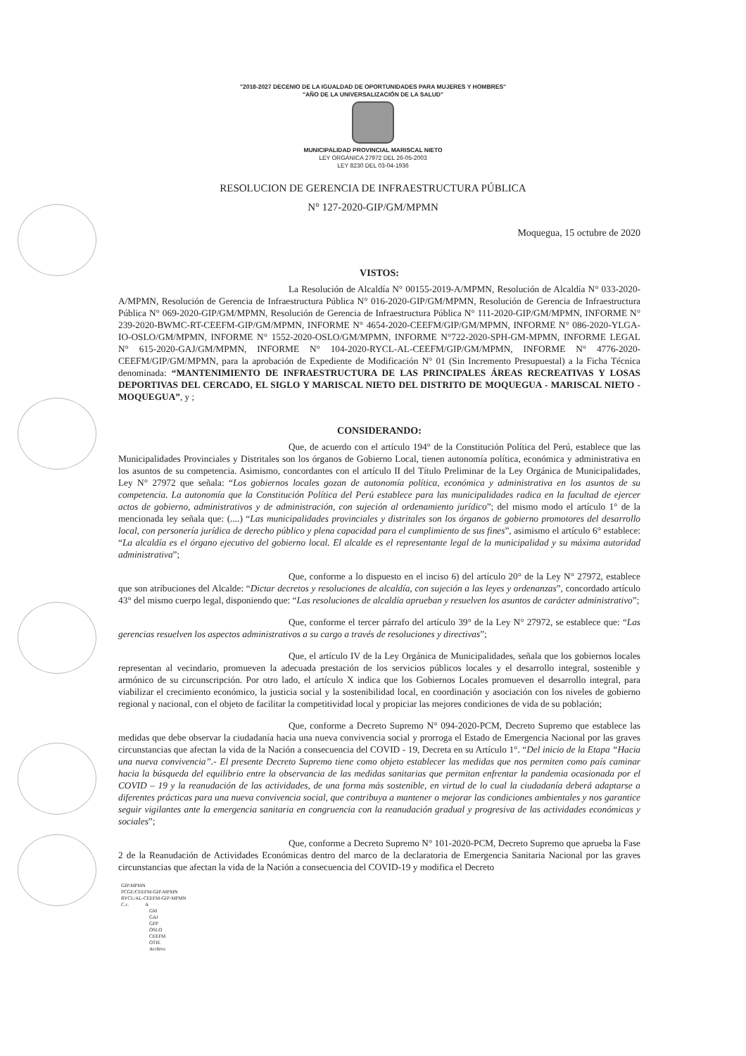"2018-2027 DECENIO DE LA IGUALDAD DE OPORTUNIDADES PARA MUJERES Y HOMBRES"
"AÑO DE LA UNIVERSALIZACIÓN DE LA SALUD"
MUNICIPALIDAD PROVINCIAL MARISCAL NIETO
LEY ORGÁNICA 27972 DEL 26-05-2003
LEY 8230 DEL 03-04-1936
RESOLUCION DE GERENCIA DE INFRAESTRUCTURA PÚBLICA
N° 127-2020-GIP/GM/MPMN
Moquegua, 15 octubre de 2020
VISTOS:
La Resolución de Alcaldía N° 00155-2019-A/MPMN, Resolución de Alcaldía N° 033-2020-A/MPMN, Resolución de Gerencia de Infraestructura Pública N° 016-2020-GIP/GM/MPMN, Resolución de Gerencia de Infraestructura Pública N° 069-2020-GIP/GM/MPMN, Resolución de Gerencia de Infraestructura Pública N° 111-2020-GIP/GM/MPMN, INFORME N° 239-2020-BWMC-RT-CEEFM-GIP/GM/MPMN, INFORME N° 4654-2020-CEEFM/GIP/GM/MPMN, INFORME N° 086-2020-YLGA-IO-OSLO/GM/MPMN, INFORME N° 1552-2020-OSLO/GM/MPMN, INFORME N°722-2020-SPH-GM-MPMN, INFORME LEGAL N° 615-2020-GAJ/GM/MPMN, INFORME N° 104-2020-RYCL-AL-CEEFM/GIP/GM/MPMN, INFORME N° 4776-2020-CEEFM/GIP/GM/MPMN, para la aprobación de Expediente de Modificación N° 01 (Sin Incremento Presupuestal) a la Ficha Técnica denominada: “MANTENIMIENTO DE INFRAESTRUCTURA DE LAS PRINCIPALES ÁREAS RECREATIVAS Y LOSAS DEPORTIVAS DEL CERCADO, EL SIGLO Y MARISCAL NIETO DEL DISTRITO DE MOQUEGUA - MARISCAL NIETO - MOQUEGUA”, y ;
CONSIDERANDO:
Que, de acuerdo con el artículo 194° de la Constitución Política del Perú, establece que las Municipalidades Provinciales y Distritales son los órganos de Gobierno Local, tienen autonomía política, económica y administrativa en los asuntos de su competencia. Asimismo, concordantes con el artículo II del Título Preliminar de la Ley Orgánica de Municipalidades, Ley N° 27972 que señala: “Los gobiernos locales gozan de autonomía política, económica y administrativa en los asuntos de su competencia. La autonomía que la Constitución Política del Perú establece para las municipalidades radica en la facultad de ejercer actos de gobierno, administrativos y de administración, con sujeción al ordenamiento jurídico”; del mismo modo el artículo 1° de la mencionada ley señala que: (....) “Las municipalidades provinciales y distritales son los órganos de gobierno promotores del desarrollo local, con personería jurídica de derecho público y plena capacidad para el cumplimiento de sus fines”, asimismo el artículo 6° establece: “La alcaldía es el órgano ejecutivo del gobierno local. El alcalde es el representante legal de la municipalidad y su máxima autoridad administrativa”;
Que, conforme a lo dispuesto en el inciso 6) del artículo 20° de la Ley N° 27972, establece que son atribuciones del Alcalde: “Dictar decretos y resoluciones de alcaldía, con sujeción a las leyes y ordenanzas”, concordado artículo 43° del mismo cuerpo legal, disponiendo que: “Las resoluciones de alcaldía aprueban y resuelven los asuntos de carácter administrativo”;
Que, conforme el tercer párrafo del artículo 39° de la Ley N° 27972, se establece que: “Las gerencias resuelven los aspectos administrativos a su cargo a través de resoluciones y directivas”;
Que, el artículo IV de la Ley Orgánica de Municipalidades, señala que los gobiernos locales representan al vecindario, promueven la adecuada prestación de los servicios públicos locales y el desarrollo integral, sostenible y armónico de su circunscripción. Por otro lado, el artículo X indica que los Gobiernos Locales promueven el desarrollo integral, para viabilizar el crecimiento económico, la justicia social y la sostenibilidad local, en coordinación y asociación con los niveles de gobierno regional y nacional, con el objeto de facilitar la competitividad local y propiciar las mejores condiciones de vida de su población;
Que, conforme a Decreto Supremo N° 094-2020-PCM, Decreto Supremo que establece las medidas que debe observar la ciudadanía hacia una nueva convivencia social y prorroga el Estado de Emergencia Nacional por las graves circunstancias que afectan la vida de la Nación a consecuencia del COVID - 19, Decreta en su Artículo 1°. “Del inicio de la Etapa “Hacia una nueva convivencia”.- El presente Decreto Supremo tiene como objeto establecer las medidas que nos permiten como país caminar hacia la búsqueda del equilibrio entre la observancia de las medidas sanitarias que permitan enfrentar la pandemia ocasionada por el COVID – 19 y la reanudación de las actividades, de una forma más sostenible, en virtud de lo cual la ciudadanía deberá adaptarse a diferentes prácticas para una nueva convivencia social, que contribuya a mantener o mejorar las condiciones ambientales y nos garantice seguir vigilantes ante la emergencia sanitaria en congruencia con la reanudación gradual y progresiva de las actividades económicas y sociales”;
Que, conforme a Decreto Supremo N° 101-2020-PCM, Decreto Supremo que aprueba la Fase 2 de la Reanudación de Actividades Económicas dentro del marco de la declaratoria de Emergencia Sanitaria Nacional por las graves circunstancias que afectan la vida de la Nación a consecuencia del COVID-19 y modifica el Decreto
GIP/MPMN
PCGE/CEEFM-GIP-MPMN
RYCL/AL-CEEFM-GIP-MPMN
C.c. A
GM
GAJ
GPP
OSLO
CEEFM
OTIE
Archivo